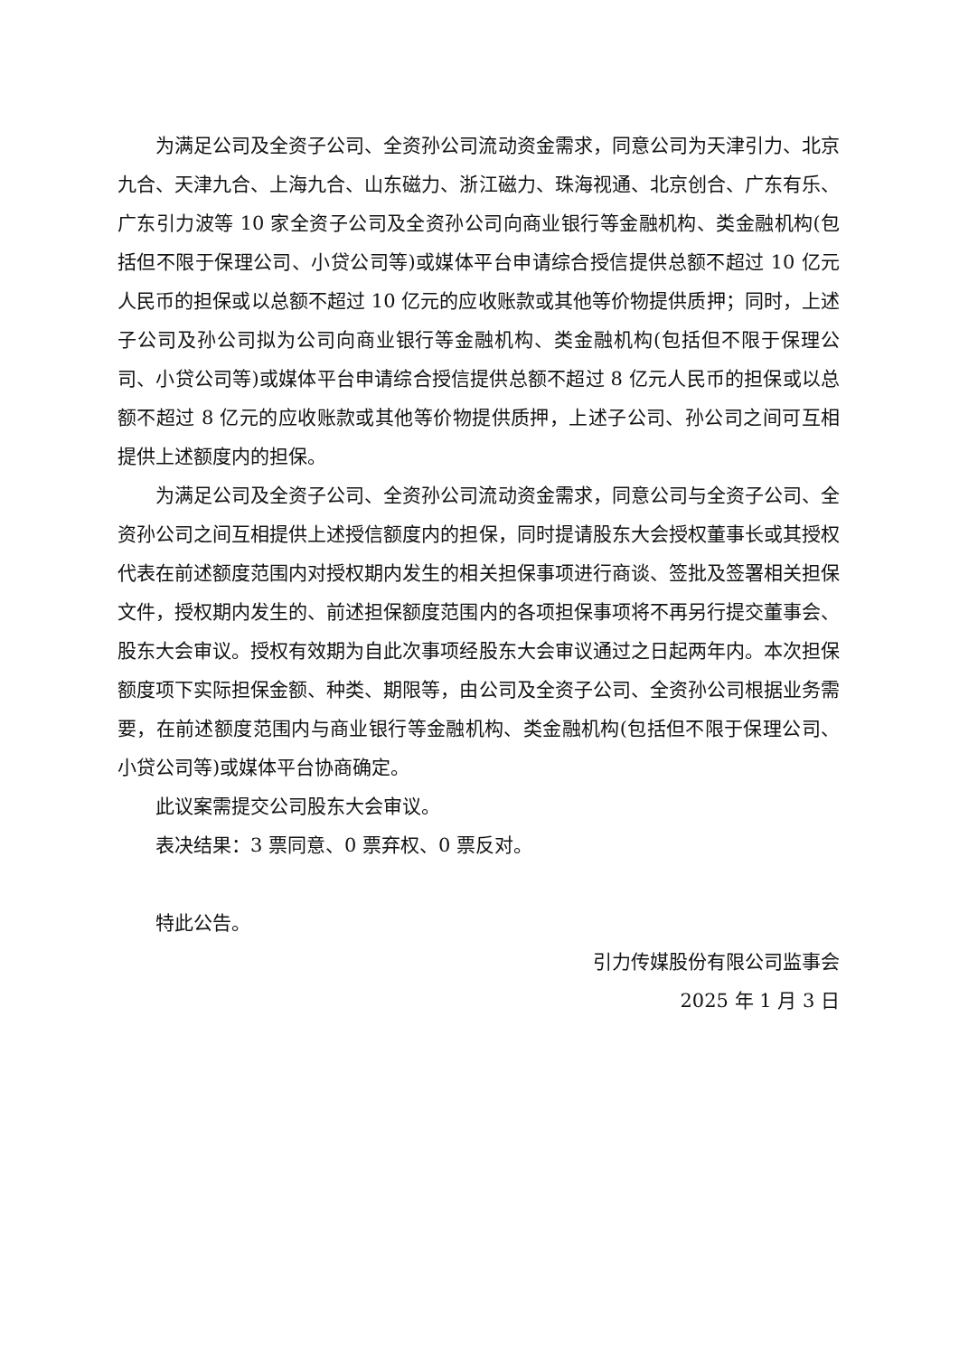为满足公司及全资子公司、全资孙公司流动资金需求，同意公司为天津引力、北京九合、天津九合、上海九合、山东磁力、浙江磁力、珠海视通、北京创合、广东有乐、广东引力波等 10 家全资子公司及全资孙公司向商业银行等金融机构、类金融机构(包括但不限于保理公司、小贷公司等)或媒体平台申请综合授信提供总额不超过 10 亿元人民币的担保或以总额不超过 10 亿元的应收账款或其他等价物提供质押；同时，上述子公司及孙公司拟为公司向商业银行等金融机构、类金融机构(包括但不限于保理公司、小贷公司等)或媒体平台申请综合授信提供总额不超过 8 亿元人民币的担保或以总额不超过 8 亿元的应收账款或其他等价物提供质押，上述子公司、孙公司之间可互相提供上述额度内的担保。
为满足公司及全资子公司、全资孙公司流动资金需求，同意公司与全资子公司、全资孙公司之间互相提供上述授信额度内的担保，同时提请股东大会授权董事长或其授权代表在前述额度范围内对授权期内发生的相关担保事项进行商谈、签批及签署相关担保文件，授权期内发生的、前述担保额度范围内的各项担保事项将不再另行提交董事会、股东大会审议。授权有效期为自此次事项经股东大会审议通过之日起两年内。本次担保额度项下实际担保金额、种类、期限等，由公司及全资子公司、全资孙公司根据业务需要，在前述额度范围内与商业银行等金融机构、类金融机构(包括但不限于保理公司、小贷公司等)或媒体平台协商确定。
此议案需提交公司股东大会审议。
表决结果：3 票同意、0 票弃权、0 票反对。
特此公告。
引力传媒股份有限公司监事会
2025 年 1 月 3 日